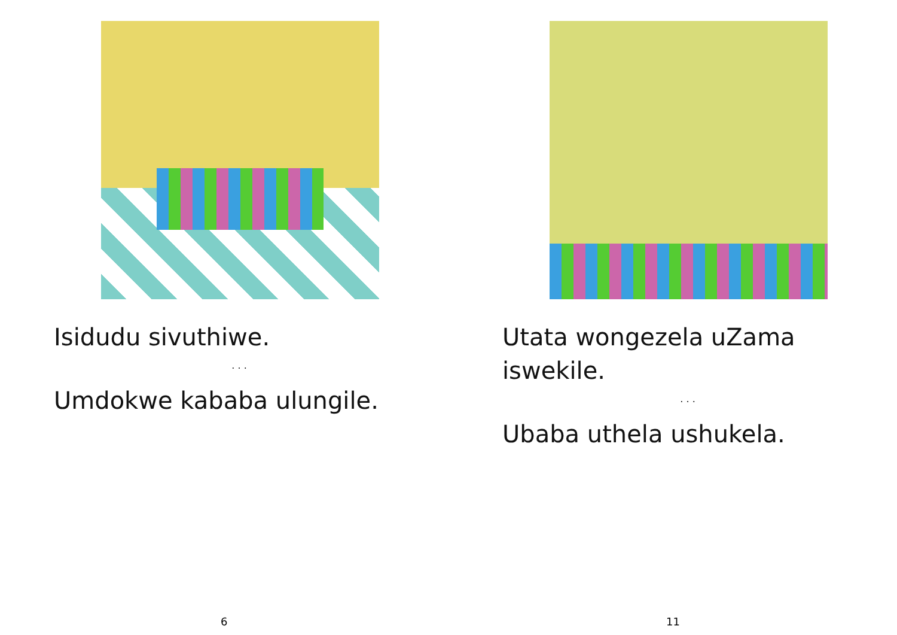Isidudu sivuthiwe.
. . .
Umdokwe kababa ulungile.
6
Utata wongezela uZama iswekile.
. . .
Ubaba uthela ushukela.
11